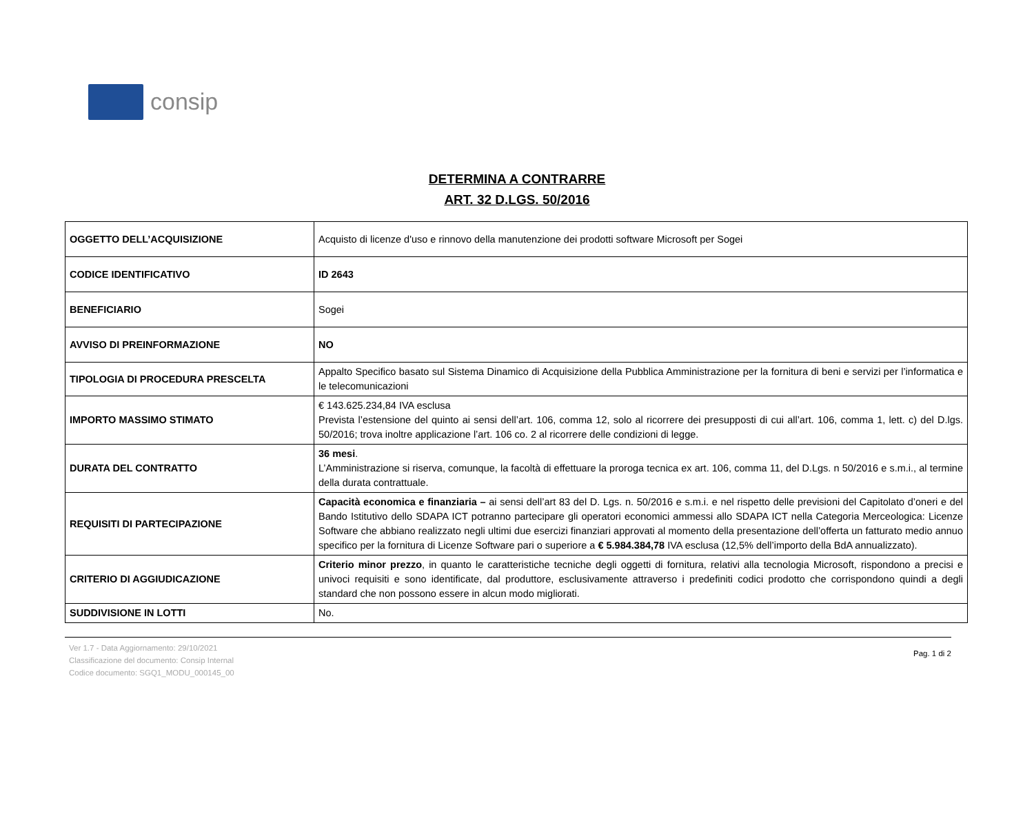consip
DETERMINA A CONTRARRE
ART. 32 D.LGS. 50/2016
| OGGETTO DELL’ACQUISIZIONE | Acquisto di licenze d'uso e rinnovo della manutenzione dei prodotti software Microsoft per Sogei |
| CODICE IDENTIFICATIVO | ID 2643 |
| BENEFICIARIO | Sogei |
| AVVISO DI PREINFORMAZIONE | NO |
| TIPOLOGIA DI PROCEDURA PRESCELTA | Appalto Specifico basato sul Sistema Dinamico di Acquisizione della Pubblica Amministrazione per la fornitura di beni e servizi per l’informatica e le telecomunicazioni |
| IMPORTO MASSIMO STIMATO | € 143.625.234,84 IVA esclusa Prevista l’estensione del quinto ai sensi dell’art. 106, comma 12, solo al ricorrere dei presupposti di cui all’art. 106, comma 1, lett. c) del D.lgs. 50/2016; trova inoltre applicazione l’art. 106 co. 2 al ricorrere delle condizioni di legge. |
| DURATA DEL CONTRATTO | 36 mesi . L’Amministrazione si riserva, comunque, la facoltà di effettuare la proroga tecnica ex art. 106, comma 11, del D.Lgs. n 50/2016 e s.m.i., al termine della durata contrattuale. |
| REQUISITI DI PARTECIPAZIONE | Capacità economica e finanziaria – ai sensi dell’art 83 del D. Lgs. n. 50/2016 e s.m.i. e nel rispetto delle previsioni del Capitolato d’oneri e del Bando Istitutivo dello SDAPA ICT potranno partecipare gli operatori economici ammessi allo SDAPA ICT nella Categoria Merceologica: Licenze Software che abbiano realizzato negli ultimi due esercizi finanziari approvati al momento della presentazione dell’offerta un fatturato medio annuo specifico per la fornitura di Licenze Software pari o superiore a € 5.984.384,78 IVA esclusa (12,5% dell’importo della BdA annualizzato). |
| CRITERIO DI AGGIUDICAZIONE | Criterio minor prezzo , in quanto le caratteristiche tecniche degli oggetti di fornitura, relativi alla tecnologia Microsoft, rispondono a precisi e univoci requisiti e sono identificate, dal produttore, esclusivamente attraverso i predefiniti codici prodotto che corrispondono quindi a degli standard che non possono essere in alcun modo migliorati. |
| SUDDIVISIONE IN LOTTI | No. |
Ver 1.7 - Data Aggiornamento: 29/10/2021
Classificazione del documento: Consip Internal
Codice documento: SGQ1_MODU_000145_00
Pag. 1 di 2